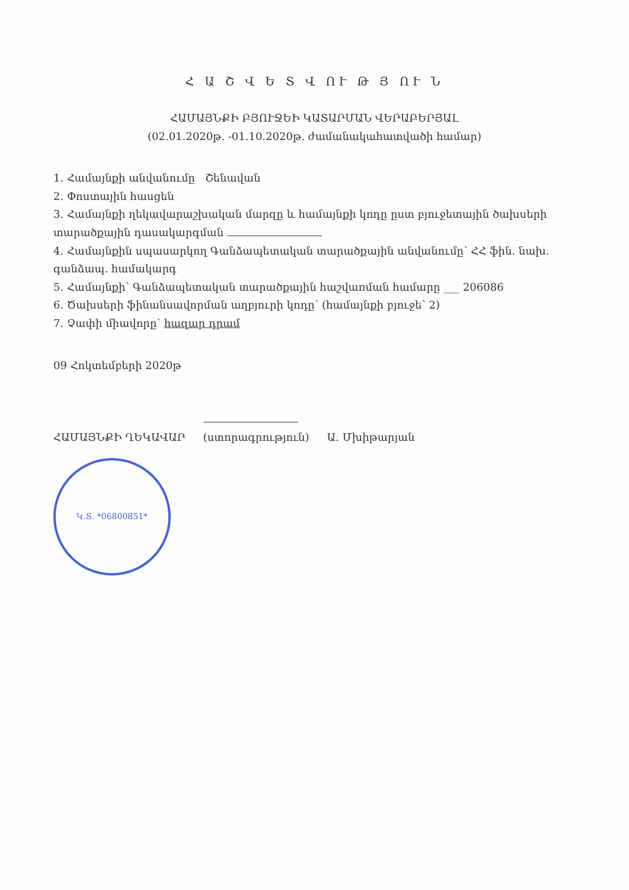Հ Ա Շ Վ Ե Տ Վ ՈՒ Թ Յ ՈՒ Ն
ՀԱՄԱՅՆՔԻ ԲՅՈՒՋԵԻ ԿԱՏԱՐՄԱՆ ՎԵՐԱԲԵՐՅԱԼ
(02.01.2020թ. -01.10.2020թ. ժամանակահատվածի համար)
1. Համայնքի անվանումը Շենավան
2. Փոստային հասցեն
3. Համայնքի ղեկավարաշխական մարզը և համայնքի կոդը ըստ բյուջետային ծախսերի տարածքային դասակարգման
4. Համայնքին սպասարկող Գանձապետական տարածքային անվանումը՝ ՀՀ ֆին. նախ. գանձապ. համակարգ
5. Համայնքի՝ Գանձապետական տարածքային հաշվառման համարը ___ 206086
6. Ծախսերի ֆինանսավորման աղբյուրի կոդը՝ (համայնքի բյուջե՝ 2)
7. Չափի միավորը՝ հազար դրամ
09 Հոկտեմբերի 2020թ
ՀԱՄԱՅՆՔԻ ՂԵԿԱՎԱՐ
(ստորագրություն) Ա. Մխիթարյան
Կ.Տ. *06800851*